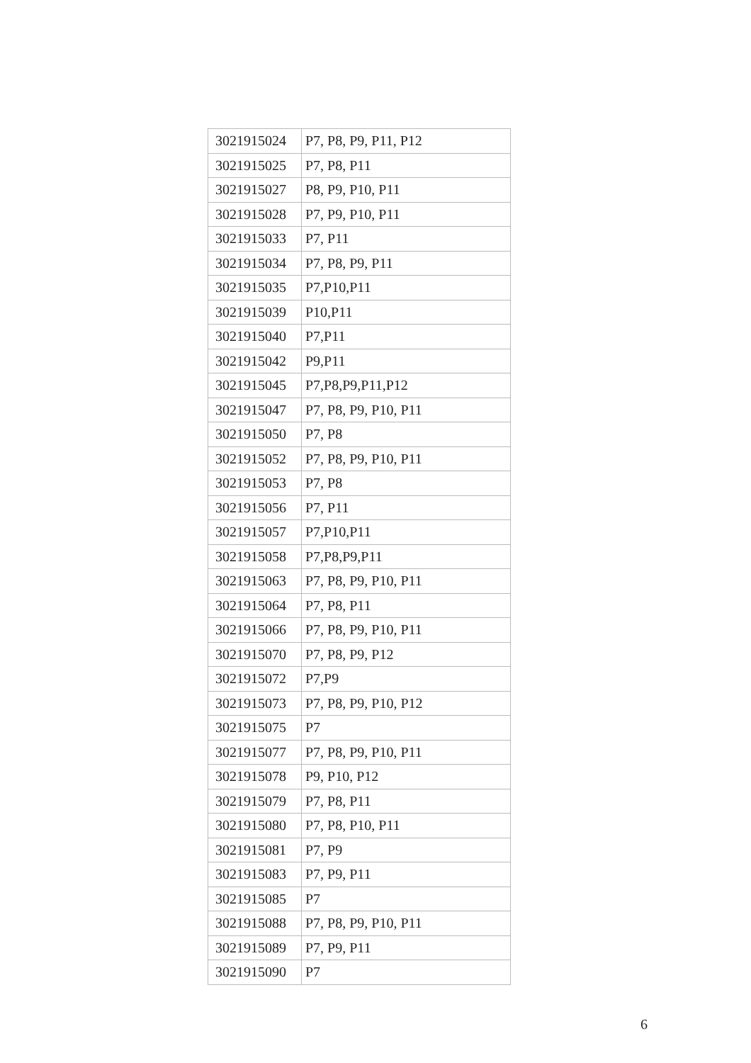| 3021915024 | P7, P8, P9, P11, P12 |
| 3021915025 | P7, P8, P11 |
| 3021915027 | P8, P9, P10, P11 |
| 3021915028 | P7, P9, P10, P11 |
| 3021915033 | P7, P11 |
| 3021915034 | P7, P8, P9, P11 |
| 3021915035 | P7,P10,P11 |
| 3021915039 | P10,P11 |
| 3021915040 | P7,P11 |
| 3021915042 | P9,P11 |
| 3021915045 | P7,P8,P9,P11,P12 |
| 3021915047 | P7, P8, P9, P10, P11 |
| 3021915050 | P7, P8 |
| 3021915052 | P7, P8, P9, P10, P11 |
| 3021915053 | P7, P8 |
| 3021915056 | P7, P11 |
| 3021915057 | P7,P10,P11 |
| 3021915058 | P7,P8,P9,P11 |
| 3021915063 | P7, P8, P9, P10, P11 |
| 3021915064 | P7, P8, P11 |
| 3021915066 | P7, P8, P9, P10, P11 |
| 3021915070 | P7, P8, P9, P12 |
| 3021915072 | P7,P9 |
| 3021915073 | P7, P8, P9, P10, P12 |
| 3021915075 | P7 |
| 3021915077 | P7, P8, P9, P10, P11 |
| 3021915078 | P9, P10, P12 |
| 3021915079 | P7, P8, P11 |
| 3021915080 | P7, P8, P10, P11 |
| 3021915081 | P7, P9 |
| 3021915083 | P7, P9, P11 |
| 3021915085 | P7 |
| 3021915088 | P7, P8, P9, P10, P11 |
| 3021915089 | P7, P9, P11 |
| 3021915090 | P7 |
6